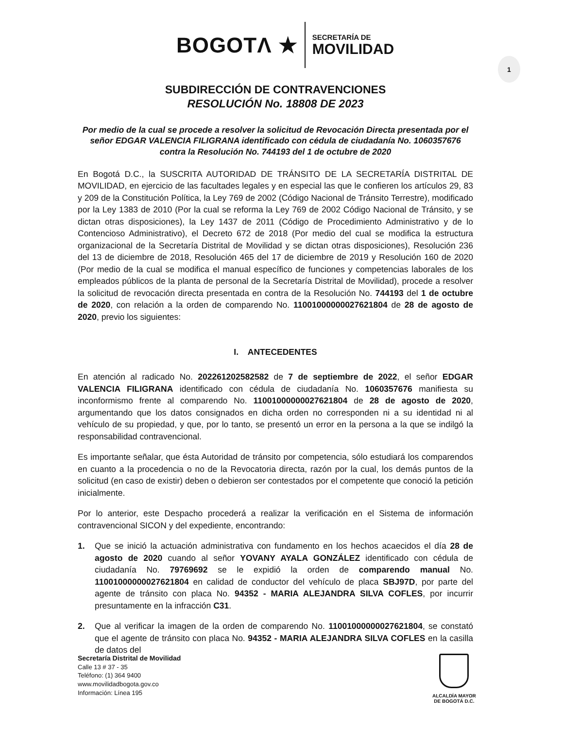BOGOTΛ ★
SECRETARÍA DE
MOVILIDAD
1
SUBDIRECCIÓN DE CONTRAVENCIONES
RESOLUCIÓN No. 18808 DE 2023
Por medio de la cual se procede a resolver la solicitud de Revocación Directa presentada por el señor EDGAR VALENCIA FILIGRANA identificado con cédula de ciudadanía No. 1060357676 contra la Resolución No. 744193 del 1 de octubre de 2020
En Bogotá D.C., la SUSCRITA AUTORIDAD DE TRÁNSITO DE LA SECRETARÍA DISTRITAL DE MOVILIDAD, en ejercicio de las facultades legales y en especial las que le confieren los artículos 29, 83 y 209 de la Constitución Política, la Ley 769 de 2002 (Código Nacional de Tránsito Terrestre), modificado por la Ley 1383 de 2010 (Por la cual se reforma la Ley 769 de 2002 Código Nacional de Tránsito, y se dictan otras disposiciones), la Ley 1437 de 2011 (Código de Procedimiento Administrativo y de lo Contencioso Administrativo), el Decreto 672 de 2018 (Por medio del cual se modifica la estructura organizacional de la Secretaría Distrital de Movilidad y se dictan otras disposiciones), Resolución 236 del 13 de diciembre de 2018, Resolución 465 del 17 de diciembre de 2019 y Resolución 160 de 2020 (Por medio de la cual se modifica el manual específico de funciones y competencias laborales de los empleados públicos de la planta de personal de la Secretaría Distrital de Movilidad), procede a resolver la solicitud de revocación directa presentada en contra de la Resolución No. 744193 del 1 de octubre de 2020, con relación a la orden de comparendo No. 11001000000027621804 de 28 de agosto de 2020, previo los siguientes:
I. ANTECEDENTES
En atención al radicado No. 202261202582582 de 7 de septiembre de 2022, el señor EDGAR VALENCIA FILIGRANA identificado con cédula de ciudadanía No. 1060357676 manifiesta su inconformismo frente al comparendo No. 11001000000027621804 de 28 de agosto de 2020, argumentando que los datos consignados en dicha orden no corresponden ni a su identidad ni al vehículo de su propiedad, y que, por lo tanto, se presentó un error en la persona a la que se indilgó la responsabilidad contravencional.
Es importante señalar, que ésta Autoridad de tránsito por competencia, sólo estudiará los comparendos en cuanto a la procedencia o no de la Revocatoria directa, razón por la cual, los demás puntos de la solicitud (en caso de existir) deben o debieron ser contestados por el competente que conoció la petición inicialmente.
Por lo anterior, este Despacho procederá a realizar la verificación en el Sistema de información contravencional SICON y del expediente, encontrando:
1. Que se inició la actuación administrativa con fundamento en los hechos acaecidos el día 28 de agosto de 2020 cuando al señor YOVANY AYALA GONZÁLEZ identificado con cédula de ciudadanía No. 79769692 se le expidió la orden de comparendo manual No. 11001000000027621804 en calidad de conductor del vehículo de placa SBJ97D, por parte del agente de tránsito con placa No. 94352 - MARIA ALEJANDRA SILVA COFLES, por incurrir presuntamente en la infracción C31.
2. Que al verificar la imagen de la orden de comparendo No. 11001000000027621804, se constató que el agente de tránsito con placa No. 94352 - MARIA ALEJANDRA SILVA COFLES en la casilla de datos del
Secretaría Distrital de Movilidad
Calle 13 # 37 - 35
Teléfono: (1) 364 9400
www.movilidadbogota.gov.co
Información: Línea 195
ALCALDÍA MAYOR
DE BOGOTÁ D.C.